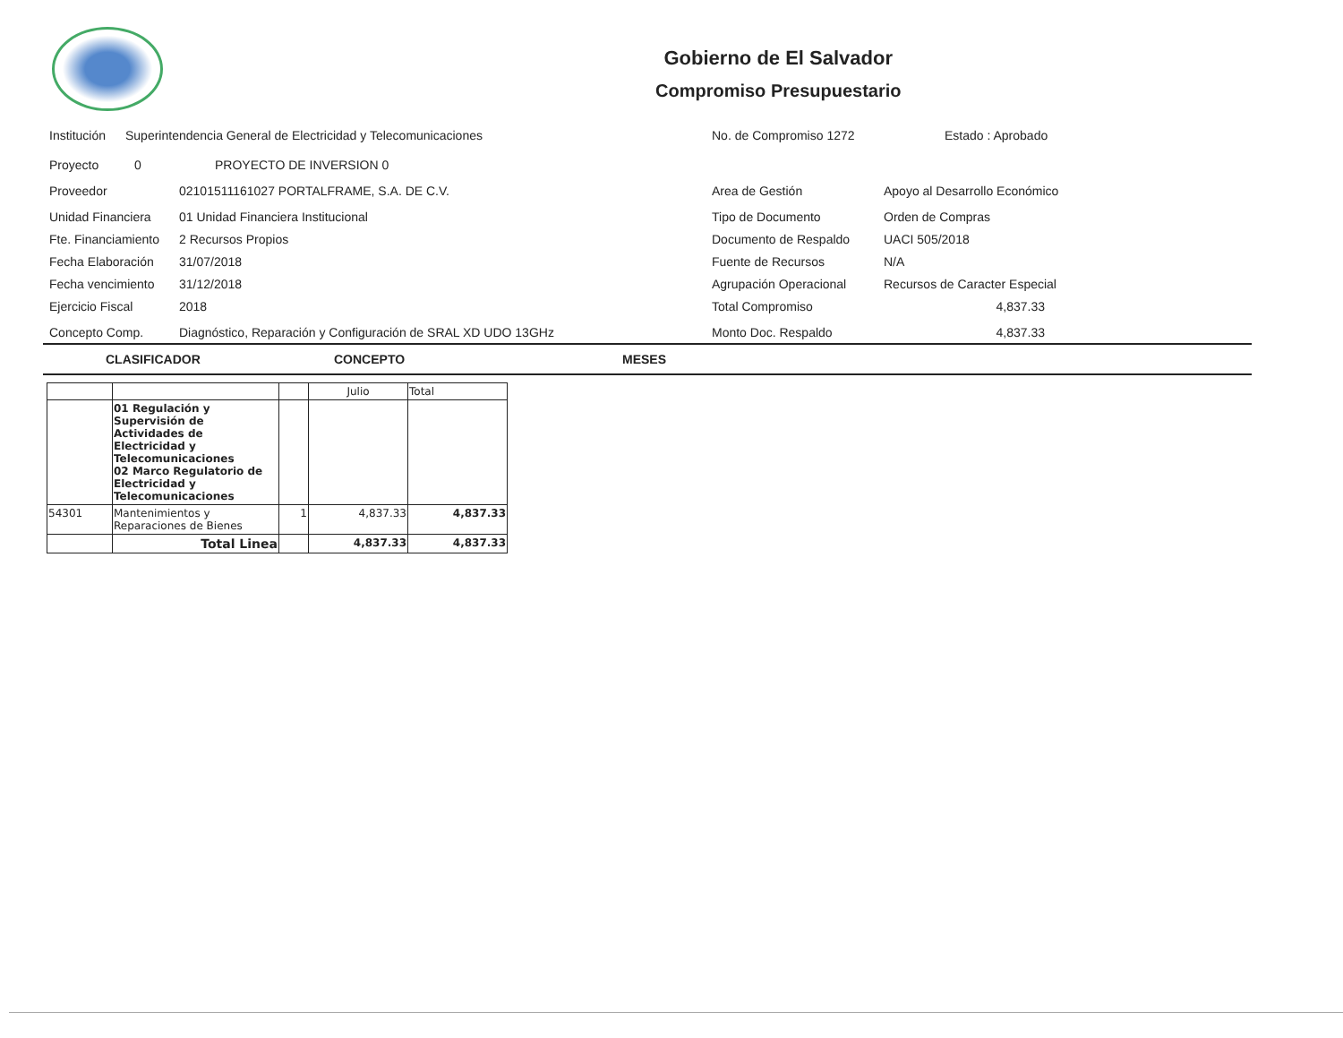Gobierno de El Salvador
Compromiso Presupuestario
Institución Superintendencia General de Electricidad y Telecomunicaciones
Proyecto 0 PROYECTO DE INVERSION 0
Proveedor 02101511161027 PORTALFRAME, S.A. DE C.V.
Unidad Financiera 01 Unidad Financiera Institucional
Fte. Financiamiento 2 Recursos Propios
Fecha Elaboración 31/07/2018
Fecha vencimiento 31/12/2018
Ejercicio Fiscal 2018
Concepto Comp. Diagnóstico, Reparación y Configuración de SRAL XD UDO 13GHz
No. de Compromiso 1272 Estado : Aprobado
Area de Gestión Apoyo al Desarrollo Económico
Tipo de Documento Orden de Compras
Documento de Respaldo UACI 505/2018
Fuente de Recursos N/A
Agrupación Operacional Recursos de Caracter Especial
Total Compromiso 4,837.33
Monto Doc. Respaldo 4,837.33
CLASIFICADOR CONCEPTO MESES
| | | | Julio | Total |
| --- | --- | --- | --- | --- |
| | 01 Regulación y Supervisión de Actividades de Electricidad y Telecomunicaciones 02 Marco Regulatorio de Electricidad y Telecomunicaciones | | | |
| 54301 | Mantenimientos y Reparaciones de Bienes | 1 | 4,837.33 | 4,837.33 |
| | Total Linea | | 4,837.33 | 4,837.33 |